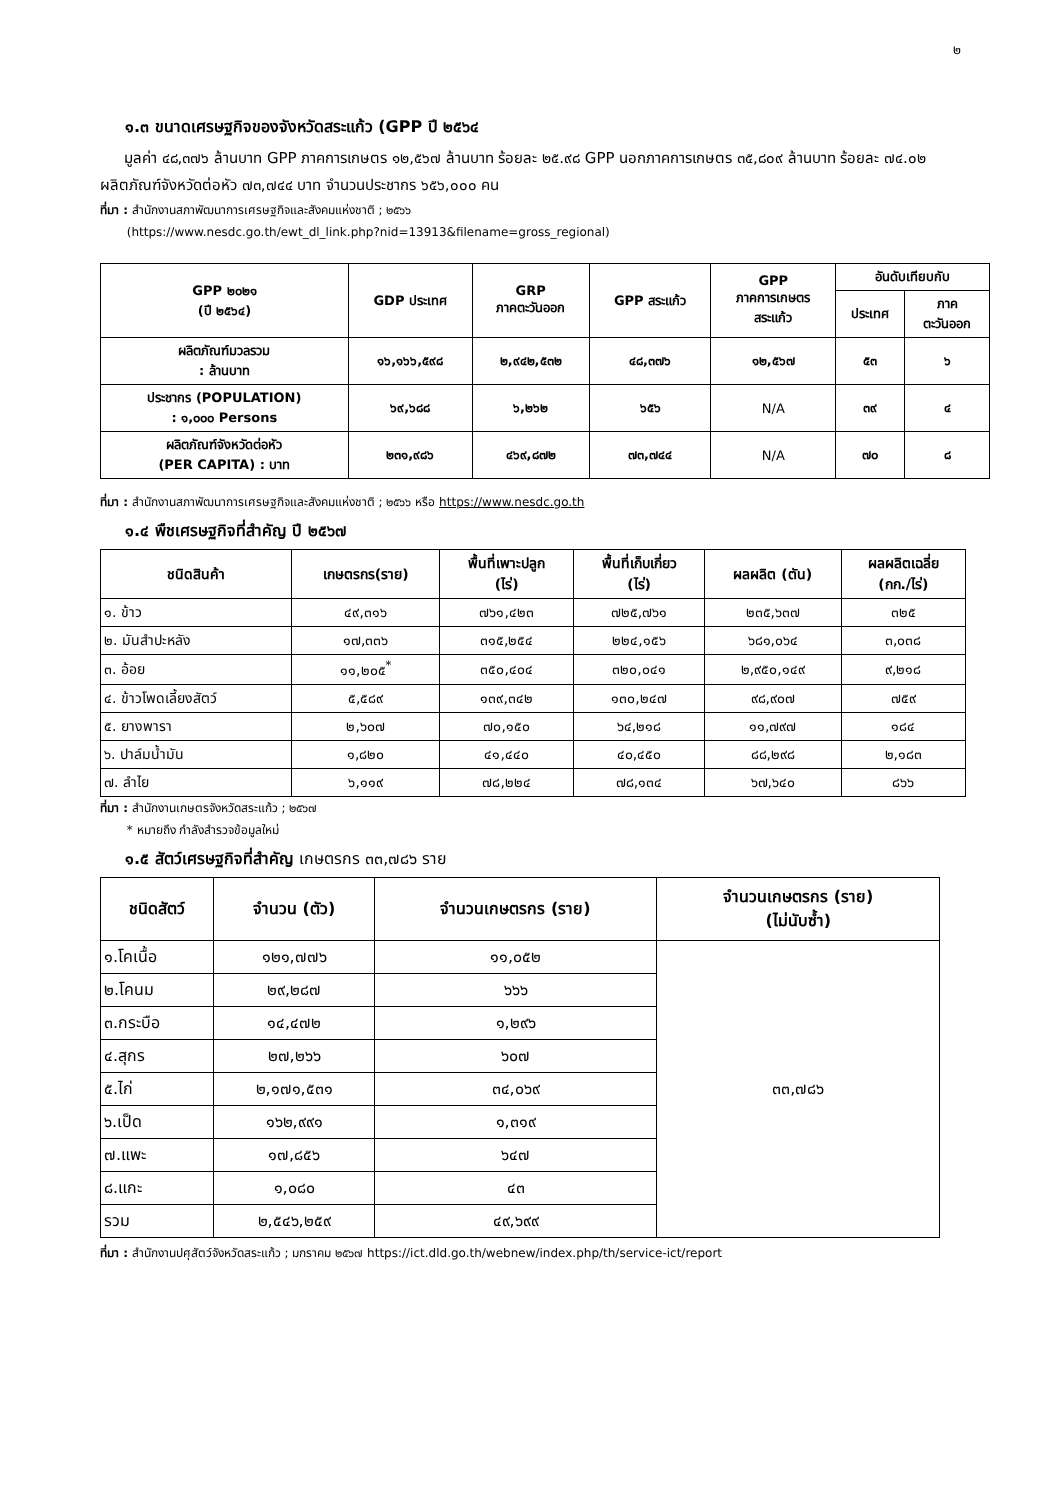๒
๑.๓ ขนาดเศรษฐกิจของจังหวัดสระแก้ว (GPP ปี ๒๕๖๔
มูลค่า ๔๘,๓๗๖ ล้านบาท GPP ภาคการเกษตร ๑๒,๕๖๗ ล้านบาท ร้อยละ ๒๕.๙๘ GPP นอกภาคการเกษตร ๓๕,๘๐๙ ล้านบาท ร้อยละ ๗๔.๐๒ ผลิตภัณฑ์จังหวัดต่อหัว ๗๓,๗๔๔ บาท จำนวนประชากร ๖๕๖,๐๐๐ คน
ที่มา : สำนักงานสภาพัฒนาการเศรษฐกิจและสังคมแห่งชาติ ; ๒๕๖๖
(https://www.nesdc.go.th/ewt_dl_link.php?nid=13913&filename=gross_regional)
| GPP ๒๐๒๑ (ปี ๒๕๖๔) | GDP ประเทศ | GRP ภาคตะวันออก | GPP สระแก้ว | GPP ภาคการเกษตร สระแก้ว | อันดับเทียบกับ | |
| --- | --- | --- | --- | --- | --- | --- |
| | | | | | ประเทศ | ภาค ตะวันออก |
| ผลิตภัณฑ์มวลรวม : ล้านบาท | ๑๖,๑๖๖,๕๙๘ | ๒,๙๔๒,๕๓๒ | ๔๘,๓๗๖ | ๑๒,๕๖๗ | ๕๓ | ๖ |
| ประชากร (POPULATION) : ๑,๐๐๐ Persons | ๖๙,๖๘๘ | ๖,๒๖๒ | ๖๕๖ | N/A | ๓๙ | ๔ |
| ผลิตภัณฑ์จังหวัดต่อหัว (PER CAPITA) : บาท | ๒๓๑,๙๘๖ | ๔๖๙,๘๗๒ | ๗๓,๗๔๔ | N/A | ๗๐ | ๘ |
ที่มา : สำนักงานสภาพัฒนาการเศรษฐกิจและสังคมแห่งชาติ ; ๒๕๖๖ หรือ https://www.nesdc.go.th
๑.๔ พืชเศรษฐกิจที่สำคัญ ปี ๒๕๖๗
| ชนิดสินค้า | เกษตรกร(ราย) | พื้นที่เพาะปลูก (ไร่) | พื้นที่เก็บเกี่ยว (ไร่) | ผลผลิต (ตัน) | ผลผลิตเฉลี่ย (กก./ไร่) |
| --- | --- | --- | --- | --- | --- |
| ๑. ข้าว | ๔๙,๓๑๖ | ๗๖๑,๔๒๓ | ๗๒๕,๗๖๑ | ๒๓๕,๖๓๗ | ๓๒๕ |
| ๒. มันสำปะหลัง | ๑๗,๓๓๖ | ๓๑๕,๒๕๔ | ๒๒๔,๑๕๖ | ๖๘๑,๐๖๔ | ๓,๐๓๘ |
| ๓. อ้อย | ๑๑,๒๐๕<sup>*</sup> | ๓๕๐,๔๐๔ | ๓๒๐,๐๔๑ | ๒,๙๕๐,๑๔๙ | ๙,๒๑๘ |
| ๔. ข้าวโพดเลี้ยงสัตว์ | ๕,๕๘๙ | ๑๓๙,๓๔๒ | ๑๓๐,๒๔๗ | ๙๘,๙๐๗ | ๗๕๙ |
| ๕. ยางพารา | ๒,๖๐๗ | ๗๐,๑๕๐ | ๖๔,๒๑๘ | ๑๑,๗๙๗ | ๑๘๔ |
| ๖. ปาล์มน้ำมัน | ๑,๘๒๐ | ๔๑,๔๔๐ | ๔๐,๔๕๐ | ๘๘,๒๙๘ | ๒,๑๘๓ |
| ๗. ลำไย | ๖,๑๑๙ | ๗๘,๒๒๔ | ๗๘,๑๓๔ | ๖๗,๖๔๐ | ๘๖๖ |
ที่มา : สำนักงานเกษตรจังหวัดสระแก้ว ; ๒๕๖๗
* หมายถึง กำลังสำรวจข้อมูลใหม่
๑.๕ สัตว์เศรษฐกิจที่สำคัญ เกษตรกร ๓๓,๗๘๖ ราย
| ชนิดสัตว์ | จำนวน (ตัว) | จำนวนเกษตรกร (ราย) | จำนวนเกษตรกร (ราย) (ไม่นับซ้ำ) |
| --- | --- | --- | --- |
| ๑.โคเนื้อ | ๑๒๑,๗๗๖ | ๑๑,๐๕๒ | ๓๓,๗๘๖ |
| ๒.โคนม | ๒๙,๒๘๗ | ๖๖๖ | |
| ๓.กระบือ | ๑๔,๔๗๒ | ๑,๒๙๖ | |
| ๔.สุกร | ๒๗,๒๖๖ | ๖๐๗ | |
| ๕.ไก่ | ๒,๑๗๑,๕๓๑ | ๓๔,๐๖๙ | |
| ๖.เป็ด | ๑๖๒,๙๙๑ | ๑,๓๑๙ | |
| ๗.แพะ | ๑๗,๘๕๖ | ๖๔๗ | |
| ๘.แกะ | ๑,๐๘๐ | ๔๓ | |
| รวม | ๒,๕๔๖,๒๕๙ | ๔๙,๖๙๙ | |
ที่มา : สำนักงานปศุสัตว์จังหวัดสระแก้ว ; มกราคม ๒๕๖๗ https://ict.dld.go.th/webnew/index.php/th/service-ict/report